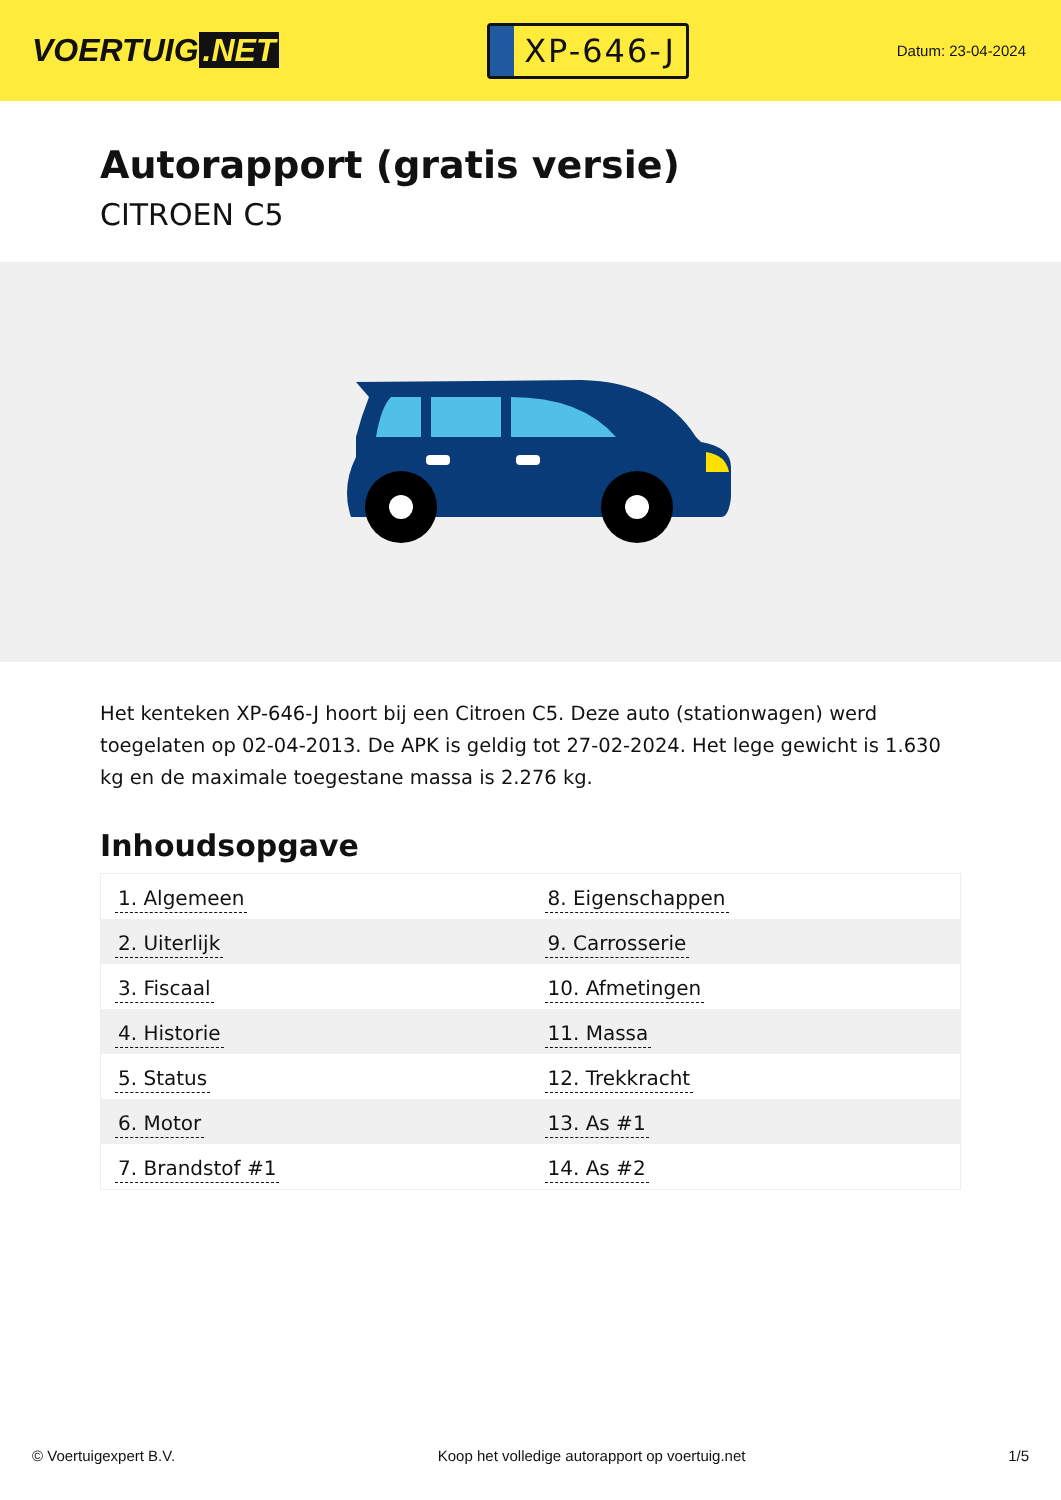VOERTUIG.NET
XP-646-J
Datum: 23-04-2024
Autorapport (gratis versie)
CITROEN C5
Het kenteken XP-646-J hoort bij een Citroen C5. Deze auto (stationwagen) werd toegelaten op 02-04-2013. De APK is geldig tot 27-02-2024. Het lege gewicht is 1.630 kg en de maximale toegestane massa is 2.276 kg.
Inhoudsopgave
| 1. Algemeen | 8. Eigenschappen |
| 2. Uiterlijk | 9. Carrosserie |
| 3. Fiscaal | 10. Afmetingen |
| 4. Historie | 11. Massa |
| 5. Status | 12. Trekkracht |
| 6. Motor | 13. As #1 |
| 7. Brandstof #1 | 14. As #2 |
© Voertuigexpert B.V. Koop het volledige autorapport op voertuig.net 1/5